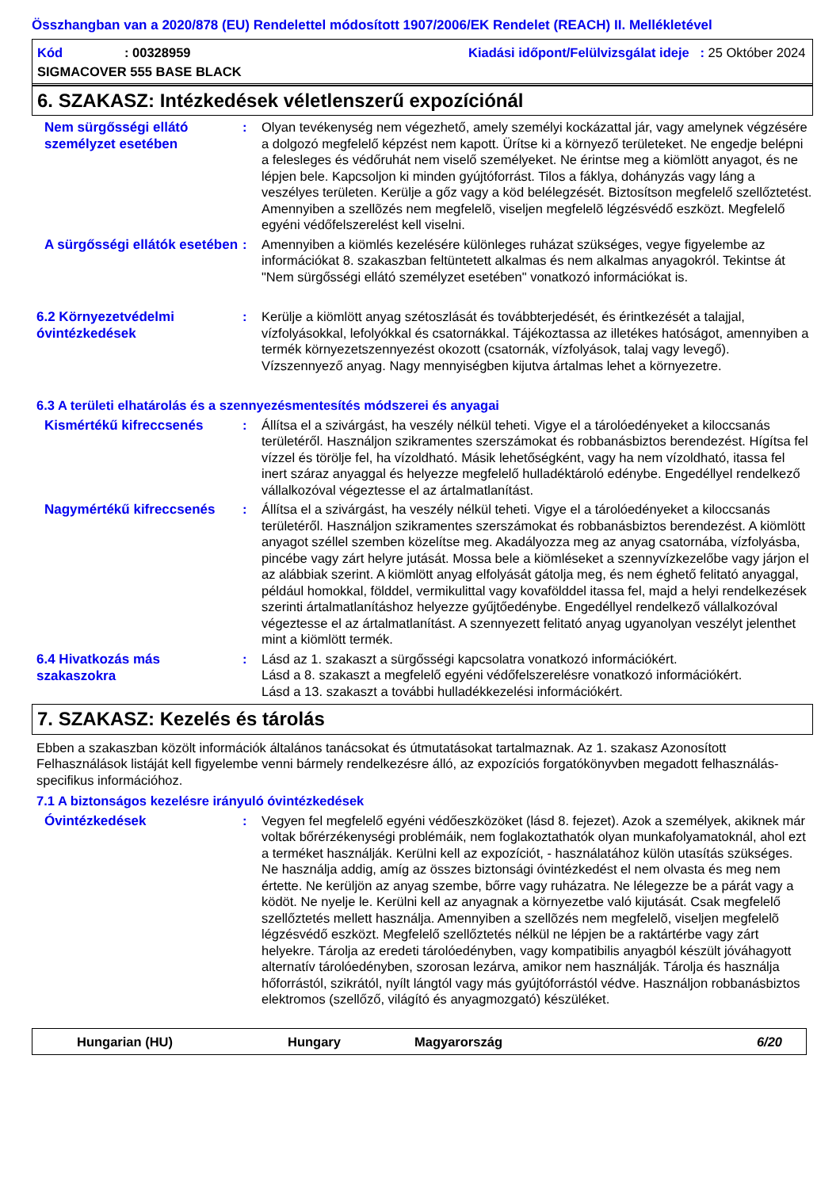Összhangban van a 2020/878 (EU) Rendelettel módosított 1907/2006/EK Rendelet (REACH) II. Mellékletével
Kód: 00328959 Kiadási időpont/Felülvizsgálat ideje : 25 Október 2024
SIGMACOVER 555 BASE BLACK
6. SZAKASZ: Intézkedések véletlenszerű expozíciónál
Nem sürgősségi ellátó személyzet esetében
: Olyan tevékenység nem végezhető, amely személyi kockázattal jár, vagy amelynek végzésére a dolgozó megfelelő képzést nem kapott. Ürítse ki a környező területeket. Ne engedje belépni a felesleges és védőruhát nem viselő személyeket. Ne érintse meg a kiömlött anyagot, és ne lépjen bele. Kapcsoljon ki minden gyújtóforrást. Tilos a fáklya, dohányzás vagy láng a veszélyes területen. Kerülje a gőz vagy a köd belélegzését. Biztosítson megfelelő szellőztetést. Amennyiben a szellõzés nem megfelelõ, viseljen megfelelõ légzésvédő eszközt. Megfelelő egyéni védőfelszerelést kell viselni.
A sürgősségi ellátók esetében
: Amennyiben a kiömlés kezelésére különleges ruházat szükséges, vegye figyelembe az információkat 8. szakaszban feltüntetett alkalmas és nem alkalmas anyagokról. Tekintse át "Nem sürgősségi ellátó személyzet esetében" vonatkozó információkat is.
6.2 Környezetvédelmi óvintézkedések
: Kerülje a kiömlött anyag szétoszlását és továbbterjedését, és érintkezését a talajjal, vízfolyásokkal, lefolyókkal és csatornákkal. Tájékoztassa az illetékes hatóságot, amennyiben a termék környezetszennyezést okozott (csatornák, vízfolyások, talaj vagy levegő). Vízszennyező anyag. Nagy mennyiségben kijutva ártalmas lehet a környezetre.
6.3 A területi elhatárolás és a szennyezésmentesítés módszerei és anyagai
Kismértékű kifreccsenés
: Állítsa el a szivárgást, ha veszély nélkül teheti. Vigye el a tárolóedényeket a kiloccsanás területéről. Használjon szikramentes szerszámokat és robbanásbiztos berendezést. Hígítsa fel vízzel és törölje fel, ha vízoldható. Másik lehetőségként, vagy ha nem vízoldható, itassa fel inert száraz anyaggal és helyezze megfelelő hulladéktároló edénybe. Engedéllyel rendelkező vállalkozóval végeztesse el az ártalmatlanítást.
Nagymértékű kifreccsenés
: Állítsa el a szivárgást, ha veszély nélkül teheti. Vigye el a tárolóedényeket a kiloccsanás területéről. Használjon szikramentes szerszámokat és robbanásbiztos berendezést. A kiömlött anyagot széllel szemben közelítse meg. Akadályozza meg az anyag csatornába, vízfolyásba, pincébe vagy zárt helyre jutását. Mossa bele a kiömléseket a szennyvízkezelőbe vagy járjon el az alábbiak szerint. A kiömlött anyag elfolyását gátolja meg, és nem éghető felitató anyaggal, például homokkal, földdel, vermikulittal vagy kovafölddel itassa fel, majd a helyi rendelkezések szerinti ártalmatlanításhoz helyezze gyűjtőedénybe. Engedéllyel rendelkező vállalkozóval végeztesse el az ártalmatlanítást. A szennyezett felitató anyag ugyanolyan veszélyt jelenthet mint a kiömlött termék.
6.4 Hivatkozás más szakaszokra
: Lásd az 1. szakaszt a sürgősségi kapcsolatra vonatkozó információkért.
Lásd a 8. szakaszt a megfelelő egyéni védőfelszerelésre vonatkozó információkért.
Lásd a 13. szakaszt a további hulladékkezelési információkért.
7. SZAKASZ: Kezelés és tárolás
Ebben a szakaszban közölt információk általános tanácsokat és útmutatásokat tartalmaznak. Az 1. szakasz Azonosított Felhasználások listáját kell figyelembe venni bármely rendelkezésre álló, az expozíciós forgatókönyvben megadott felhasználás-specifikus információhoz.
7.1 A biztonságos kezelésre irányuló óvintézkedések
Óvintézkedések
: Vegyen fel megfelelő egyéni védőeszközöket (lásd 8. fejezet). Azok a személyek, akiknek már voltak bőrérzékenységi problémáik, nem foglakoztathatók olyan munkafolyamatoknál, ahol ezt a terméket használják. Kerülni kell az expozíciót, - használatához külön utasítás szükséges. Ne használja addig, amíg az összes biztonsági óvintézkedést el nem olvasta és meg nem értette. Ne kerüljön az anyag szembe, bőrre vagy ruházatra. Ne lélegezze be a párát vagy a ködöt. Ne nyelje le. Kerülni kell az anyagnak a környezetbe való kijutását. Csak megfelelő szellőztetés mellett használja. Amennyiben a szellõzés nem megfelelõ, viseljen megfelelõ légzésvédő eszközt. Megfelelő szellőztetés nélkül ne lépjen be a raktártérbe vagy zárt helyekre. Tárolja az eredeti tárolóedényben, vagy kompatibilis anyagból készült jóváhagyott alternatív tárolóedényben, szorosan lezárva, amikor nem használják. Tárolja és használja hőforrástól, szikrától, nyílt lángtól vagy más gyújtóforrástól védve. Használjon robbanásbiztos elektromos (szellőző, világító és anyagmozgató) készüléket.
Hungarian (HU) Hungary Magyarország 6/20